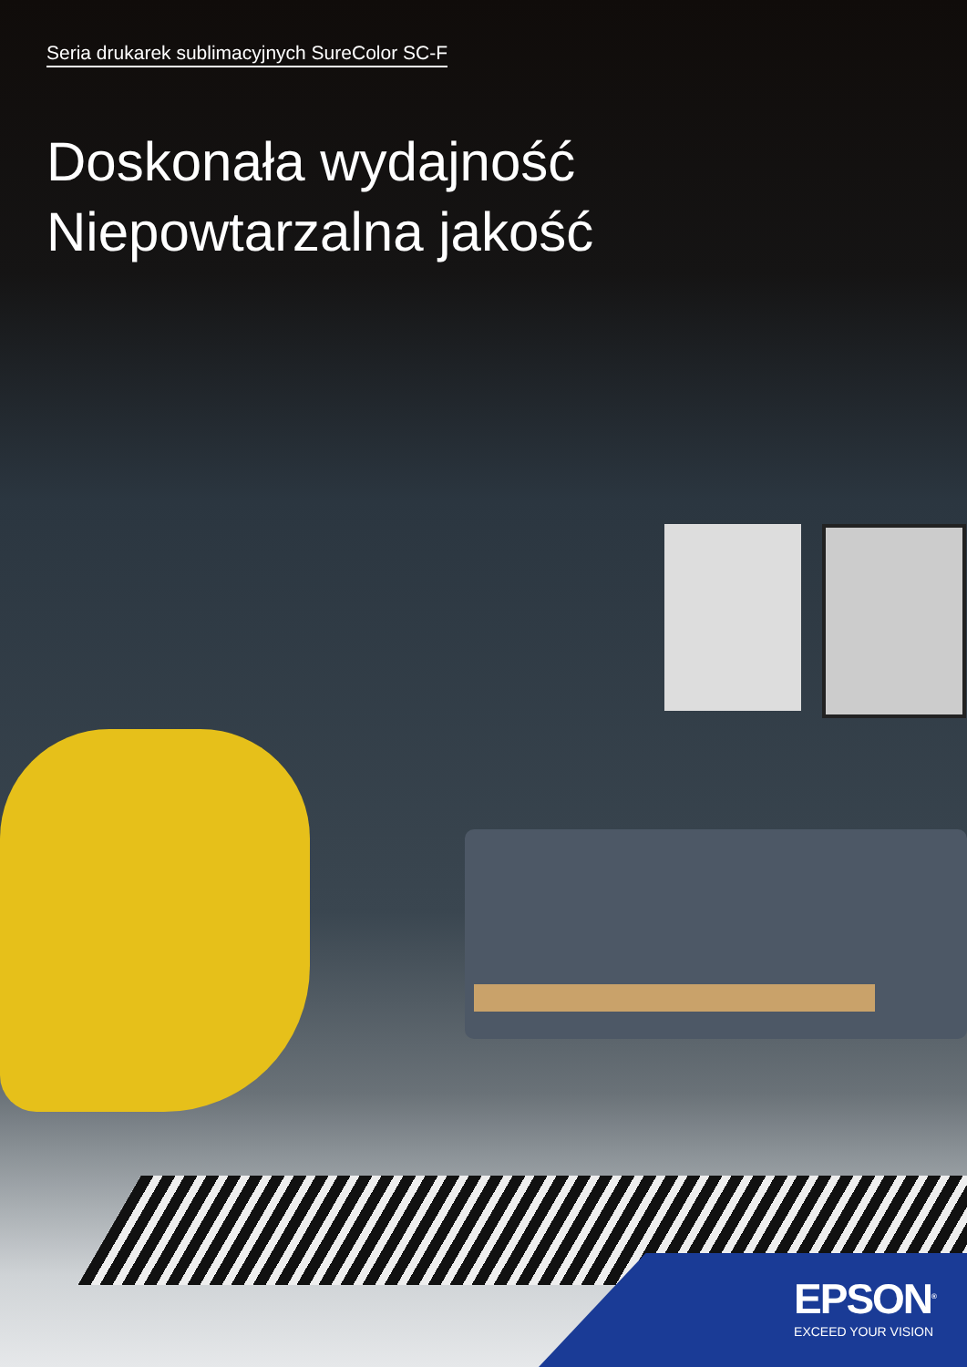Seria drukarek sublimacyjnych SureColor SC-F
Doskonała wydajność
Niepowtarzalna jakość
EPSON<sup>®</sup>
EXCEED YOUR VISION